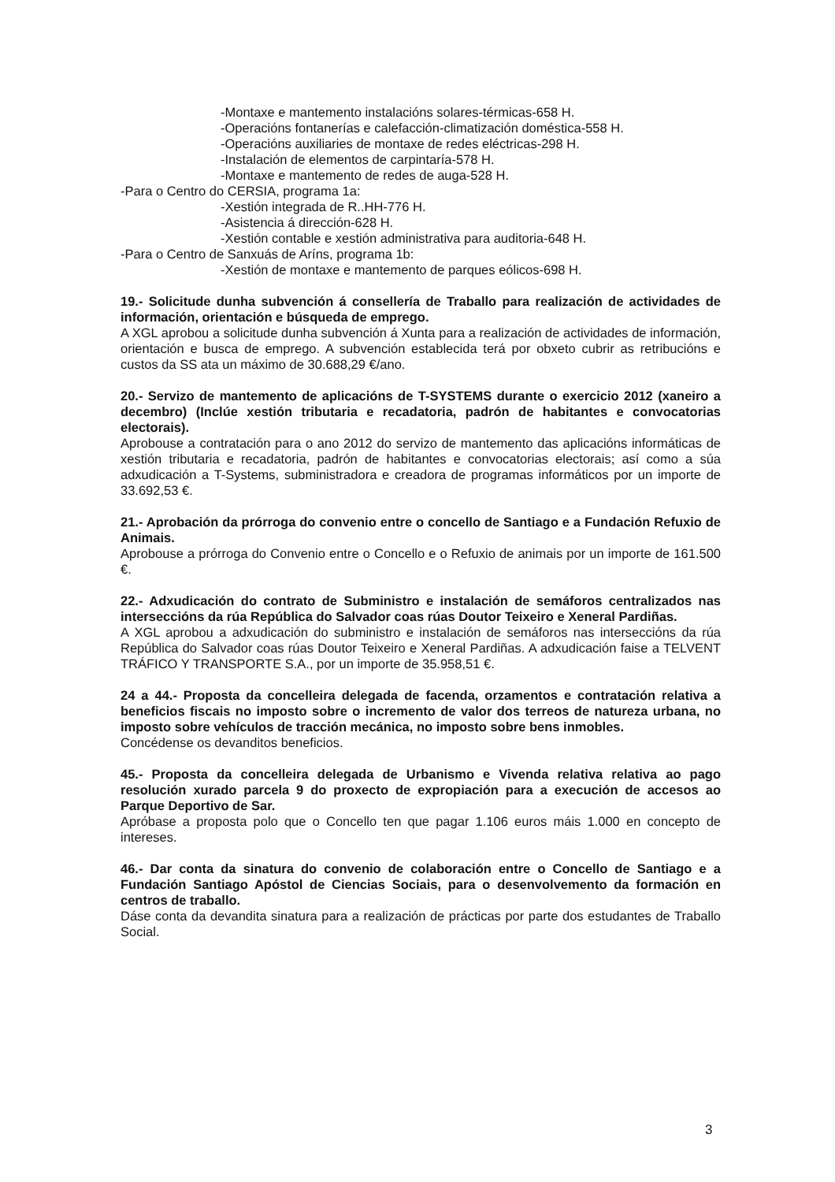-Montaxe e mantemento instalacións solares-térmicas-658 H.
-Operacións fontanerías e calefacción-climatización doméstica-558 H.
-Operacións auxiliaries de montaxe de redes eléctricas-298 H.
-Instalación de elementos de carpintaría-578 H.
-Montaxe e mantemento de redes de auga-528 H.
-Para o Centro do CERSIA, programa 1a:
-Xestión integrada de R..HH-776 H.
-Asistencia á dirección-628 H.
-Xestión contable e xestión administrativa para auditoria-648 H.
-Para o Centro de Sanxuás de Aríns, programa 1b:
-Xestión de montaxe e mantemento de parques eólicos-698 H.
19.- Solicitude dunha subvención á consellería de Traballo para realización de actividades de información, orientación e búsqueda de emprego.
A XGL aprobou a solicitude dunha subvención á Xunta para a realización de actividades de información, orientación e busca de emprego. A subvención establecida terá por obxeto cubrir as retribucións e custos da SS ata un máximo de 30.688,29 €/ano.
20.- Servizo de mantemento de aplicacións de T-SYSTEMS durante o exercicio 2012 (xaneiro a decembro) (Inclúe xestión tributaria e recadatoria, padrón de habitantes e convocatorias electorais).
Aprobouse a contratación para o ano 2012 do servizo de mantemento das aplicacións informáticas de xestión tributaria e recadatoria, padrón de habitantes e convocatorias electorais; así como a súa adxudicación a T-Systems, subministradora e creadora de programas informáticos por un importe de 33.692,53 €.
21.- Aprobación da prórroga do convenio entre o concello de Santiago e a Fundación Refuxio de Animais.
Aprobouse a prórroga do Convenio entre o Concello e o Refuxio de animais por un importe de 161.500 €.
22.- Adxudicación do contrato de Subministro e instalación de semáforos centralizados nas interseccións da rúa República do Salvador coas rúas Doutor Teixeiro e Xeneral Pardiñas.
A XGL aprobou a adxudicación do subministro e instalación de semáforos nas interseccións da rúa República do Salvador coas rúas Doutor Teixeiro e Xeneral Pardiñas. A adxudicación faise a TELVENT TRÁFICO Y TRANSPORTE S.A., por un importe de 35.958,51 €.
24 a 44.- Proposta da concelleira delegada de facenda, orzamentos e contratación relativa a beneficios fiscais no imposto sobre o incremento de valor dos terreos de natureza urbana, no imposto sobre vehículos de tracción mecánica, no imposto sobre bens inmobles.
Concédense os devanditos beneficios.
45.- Proposta da concelleira delegada de Urbanismo e Vivenda relativa relativa ao pago resolución xurado parcela 9 do proxecto de expropiación para a execución de accesos ao Parque Deportivo de Sar.
Apróbase a proposta polo que o Concello ten que pagar 1.106 euros máis 1.000 en concepto de intereses.
46.- Dar conta da sinatura do convenio de colaboración entre o Concello de Santiago e a Fundación Santiago Apóstol de Ciencias Sociais, para o desenvolvemento da formación en centros de traballo.
Dáse conta da devandita sinatura para a realización de prácticas por parte dos estudantes de Traballo Social.
3